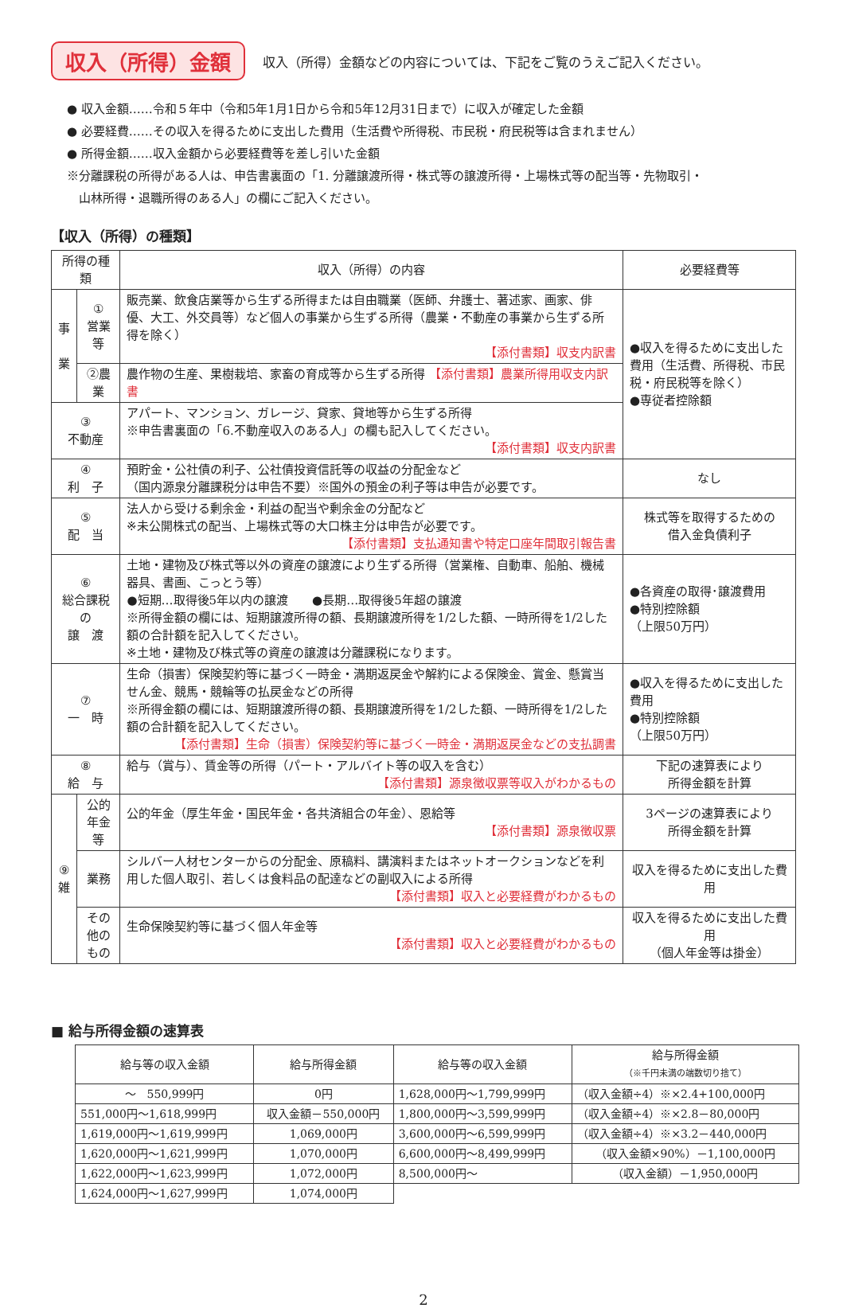収入（所得）金額 収入（所得）金額などの内容については、下記をご覧のうえご記入ください。
● 収入金額……令和５年中（令和5年1月1日から令和5年12月31日まで）に収入が確定した金額
● 必要経費……その収入を得るために支出した費用（生活費や所得税、市民税・府民税等は含まれません）
● 所得金額……収入金額から必要経費等を差し引いた金額
※分離課税の所得がある人は、申告書裏面の「1. 分離譲渡所得・株式等の譲渡所得・上場株式等の配当等・先物取引・
　山林所得・退職所得のある人」の欄にご記入ください。
【収入（所得）の種類】
| 所得の種類 | | 収入（所得）の内容 | 必要経費等 |
| --- | --- | --- | --- |
| 事 業 | ① 営業等 | 販売業、飲食店業等から生ずる所得または自由職業（医師、弁護士、著述家、画家、俳優、大工、外交員等）など個人の事業から生ずる所得（農業・不動産の事業から生ずる所得を除く） 【添付書類】収支内訳書 | ●収入を得るために支出した費用（生活費、所得税、市民税・府民税等を除く） ●専従者控除額 |
| | ②農業 | 農作物の生産、果樹栽培、家畜の育成等から生ずる所得 【添付書類】農業所得用収支内訳書 | |
| ③ 不動産 | | アパート、マンション、ガレージ、貸家、貸地等から生ずる所得 ※申告書裏面の「6.不動産収入のある人」の欄も記入してください。 【添付書類】収支内訳書 | |
| ④ 利 子 | | 預貯金・公社債の利子、公社債投資信託等の収益の分配金など （国内源泉分離課税分は申告不要）※国外の預金の利子等は申告が必要です。 | なし |
| ⑤ 配 当 | | 法人から受ける剰余金・利益の配当や剰余金の分配など ※未公開株式の配当、上場株式等の大口株主分は申告が必要です。 【添付書類】支払通知書や特定口座年間取引報告書 | 株式等を取得するための 借入金負債利子 |
| ⑥ 総合課税の 譲 渡 | | 土地・建物及び株式等以外の資産の譲渡により生ずる所得（営業権、自動車、船舶、機械器具、書画、こっとう等） ●短期…取得後5年以内の譲渡 ●長期…取得後5年超の譲渡 ※所得金額の欄には、短期譲渡所得の額、長期譲渡所得を1/2した額、一時所得を1/2した額の合計額を記入してください。 ※土地・建物及び株式等の資産の譲渡は分離課税になります。 | ●各資産の取得･譲渡費用 ●特別控除額 （上限50万円） |
| ⑦ 一 時 | | 生命（損害）保険契約等に基づく一時金・満期返戻金や解約による保険金、賞金、懸賞当せん金、競馬・競輪等の払戻金などの所得 ※所得金額の欄には、短期譲渡所得の額、長期譲渡所得を1/2した額、一時所得を1/2した額の合計額を記入してください。 【添付書類】生命（損害）保険契約等に基づく一時金・満期返戻金などの支払調書 | ●収入を得るために支出した費用 ●特別控除額 （上限50万円） |
| ⑧ 給 与 | | 給与（賞与）、賃金等の所得（パート・アルバイト等の収入を含む） 【添付書類】源泉徴収票等収入がわかるもの | 下記の速算表により 所得金額を計算 |
| ⑨ 雑 | 公的 年金等 | 公的年金（厚生年金・国民年金・各共済組合の年金）、恩給等 【添付書類】源泉徴収票 | 3ページの速算表により 所得金額を計算 |
| | 業務 | シルバー人材センターからの分配金、原稿料、講演料またはネットオークションなどを利用した個人取引、若しくは食料品の配達などの副収入による所得 【添付書類】収入と必要経費がわかるもの | 収入を得るために支出した費用 |
| | その他の もの | 生命保険契約等に基づく個人年金等 【添付書類】収入と必要経費がわかるもの | 収入を得るために支出した費用 （個人年金等は掛金） |
■ 給与所得金額の速算表
| 給与等の収入金額 | 給与所得金額 | 給与等の収入金額 | 給与所得金額 （※千円未満の端数切り捨て） |
| --- | --- | --- | --- |
| ～ 550,999円 | 0円 | 1,628,000円～1,799,999円 | （収入金額÷4）※×2.4+100,000円 |
| 551,000円～1,618,999円 | 収入金額－550,000円 | 1,800,000円～3,599,999円 | （収入金額÷4）※×2.8－80,000円 |
| 1,619,000円～1,619,999円 | 1,069,000円 | 3,600,000円～6,599,999円 | （収入金額÷4）※×3.2－440,000円 |
| 1,620,000円～1,621,999円 | 1,070,000円 | 6,600,000円～8,499,999円 | （収入金額×90%）－1,100,000円 |
| 1,622,000円～1,623,999円 | 1,072,000円 | 8,500,000円～ | （収入金額）－1,950,000円 |
| 1,624,000円～1,627,999円 | 1,074,000円 | | |
2